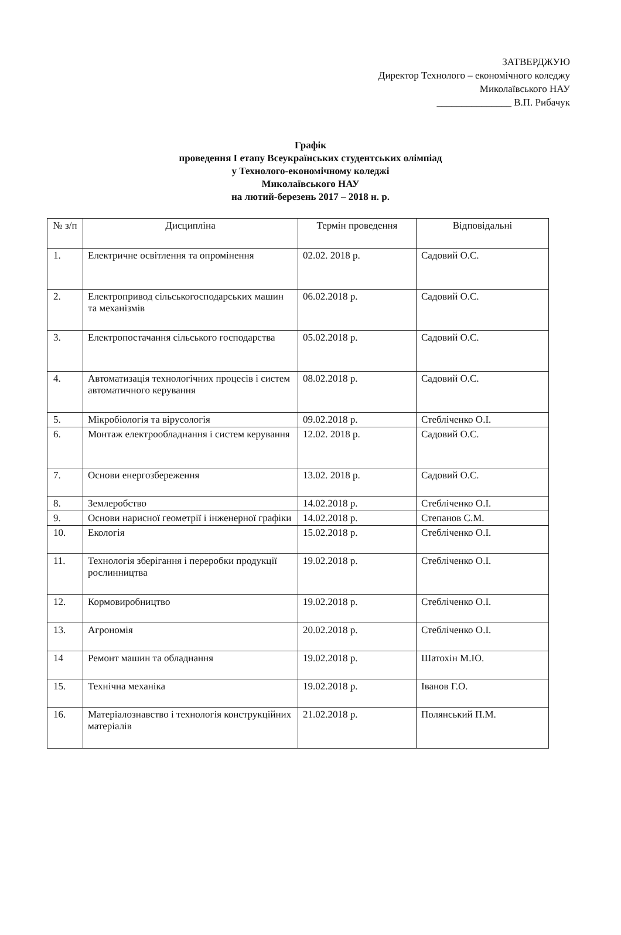ЗАТВЕРДЖУЮ
Директор Технолого – економічного коледжу
Миколаївського НАУ
_______________ В.П. Рибачук
Графік
проведення І етапу Всеукраїнських студентських олімпіад
у Технолого-економічному коледжі
Миколаївського НАУ
на лютий-березень 2017 – 2018 н. р.
| № з/п | Дисципліна | Термін проведення | Відповідальні |
| --- | --- | --- | --- |
| 1. | Електричне освітлення та опромінення | 02.02. 2018 р. | Садовий О.С. |
| 2. | Електропривод сільськогосподарських машин та механізмів | 06.02.2018 р. | Садовий О.С. |
| 3. | Електропостачання сільського господарства | 05.02.2018 р. | Садовий О.С. |
| 4. | Автоматизація технологічних процесів і систем автоматичного керування | 08.02.2018 р. | Садовий О.С. |
| 5. | Мікробіологія та вірусологія | 09.02.2018 р. | Стебліченко О.І. |
| 6. | Монтаж електрообладнання і систем керування | 12.02. 2018 р. | Садовий О.С. |
| 7. | Основи енергозбереження | 13.02. 2018 р. | Садовий О.С. |
| 8. | Землеробство | 14.02.2018 р. | Стебліченко О.І. |
| 9. | Основи нарисної геометрії і інженерної графіки | 14.02.2018 р. | Степанов С.М. |
| 10. | Екологія | 15.02.2018 р. | Стебліченко О.І. |
| 11. | Технологія зберігання і переробки продукції рослинництва | 19.02.2018 р. | Стебліченко О.І. |
| 12. | Кормовиробництво | 19.02.2018 р. | Стебліченко О.І. |
| 13. | Агрономія | 20.02.2018 р. | Стебліченко О.І. |
| 14 | Ремонт машин та обладнання | 19.02.2018 р. | Шатохін М.Ю. |
| 15. | Технічна механіка | 19.02.2018 р. | Іванов Г.О. |
| 16. | Матеріалознавство і технологія конструкційних матеріалів | 21.02.2018 р. | Полянський П.М. |